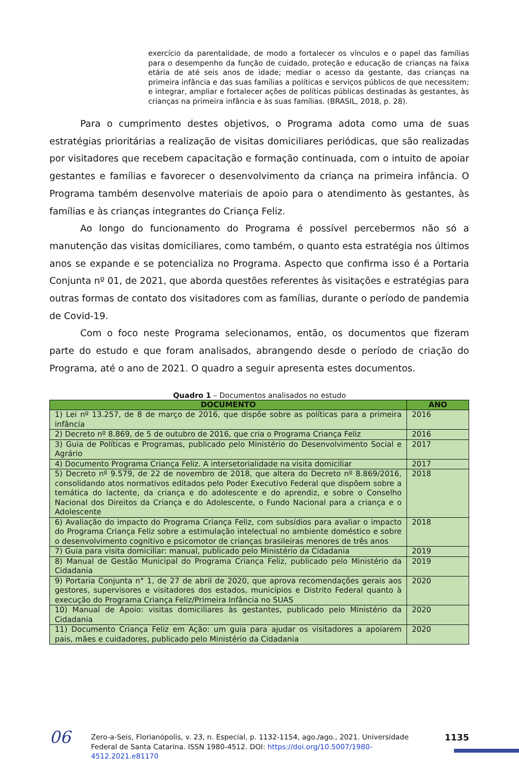exercício da parentalidade, de modo a fortalecer os vínculos e o papel das famílias para o desempenho da função de cuidado, proteção e educação de crianças na faixa etária de até seis anos de idade; mediar o acesso da gestante, das crianças na primeira infância e das suas famílias a políticas e serviços públicos de que necessitem; e integrar, ampliar e fortalecer ações de políticas públicas destinadas às gestantes, às crianças na primeira infância e às suas famílias. (BRASIL, 2018, p. 28).
Para o cumprimento destes objetivos, o Programa adota como uma de suas estratégias prioritárias a realização de visitas domiciliares periódicas, que são realizadas por visitadores que recebem capacitação e formação continuada, com o intuito de apoiar gestantes e famílias e favorecer o desenvolvimento da criança na primeira infância. O Programa também desenvolve materiais de apoio para o atendimento às gestantes, às famílias e às crianças integrantes do Criança Feliz.
Ao longo do funcionamento do Programa é possível percebermos não só a manutenção das visitas domiciliares, como também, o quanto esta estratégia nos últimos anos se expande e se potencializa no Programa. Aspecto que confirma isso é a Portaria Conjunta nº 01, de 2021, que aborda questões referentes às visitações e estratégias para outras formas de contato dos visitadores com as famílias, durante o período de pandemia de Covid-19.
Com o foco neste Programa selecionamos, então, os documentos que fizeram parte do estudo e que foram analisados, abrangendo desde o período de criação do Programa, até o ano de 2021. O quadro a seguir apresenta estes documentos.
Quadro 1 – Documentos analisados no estudo
| DOCUMENTO | ANO |
| --- | --- |
| 1) Lei nº 13.257, de 8 de março de 2016, que dispõe sobre as políticas para a primeira infância | 2016 |
| 2) Decreto nº 8.869, de 5 de outubro de 2016, que cria o Programa Criança Feliz | 2016 |
| 3) Guia de Políticas e Programas, publicado pelo Ministério do Desenvolvimento Social e Agrário | 2017 |
| 4) Documento Programa Criança Feliz. A intersetorialidade na visita domiciliar | 2017 |
| 5) Decreto nº 9.579, de 22 de novembro de 2018, que altera do Decreto nº 8.869/2016, consolidando atos normativos editados pelo Poder Executivo Federal que dispõem sobre a temática do lactente, da criança e do adolescente e do aprendiz, e sobre o Conselho Nacional dos Direitos da Criança e do Adolescente, o Fundo Nacional para a criança e o Adolescente | 2018 |
| 6) Avaliação do impacto do Programa Criança Feliz, com subsídios para avaliar o impacto do Programa Criança Feliz sobre a estimulação intelectual no ambiente doméstico e sobre o desenvolvimento cognitivo e psicomotor de crianças brasileiras menores de três anos | 2018 |
| 7) Guia para visita domiciliar: manual, publicado pelo Ministério da Cidadania | 2019 |
| 8) Manual de Gestão Municipal do Programa Criança Feliz, publicado pelo Ministério da Cidadania | 2019 |
| 9) Portaria Conjunta n° 1, de 27 de abril de 2020, que aprova recomendações gerais aos gestores, supervisores e visitadores dos estados, municípios e Distrito Federal quanto à execução do Programa Criança Feliz/Primeira Infância no SUAS | 2020 |
| 10) Manual de Apoio: visitas domiciliares às gestantes, publicado pelo Ministério da Cidadania | 2020 |
| 11) Documento Criança Feliz em Ação: um guia para ajudar os visitadores a apoiarem pais, mães e cuidadores, publicado pelo Ministério da Cidadania | 2020 |
06
Zero-a-Seis, Florianópolis, v. 23, n. Especial, p. 1132-1154, ago./ago., 2021. Universidade Federal de Santa Catarina. ISSN 1980-4512. DOI: https://doi.org/10.5007/1980-4512.2021.e81170
1135